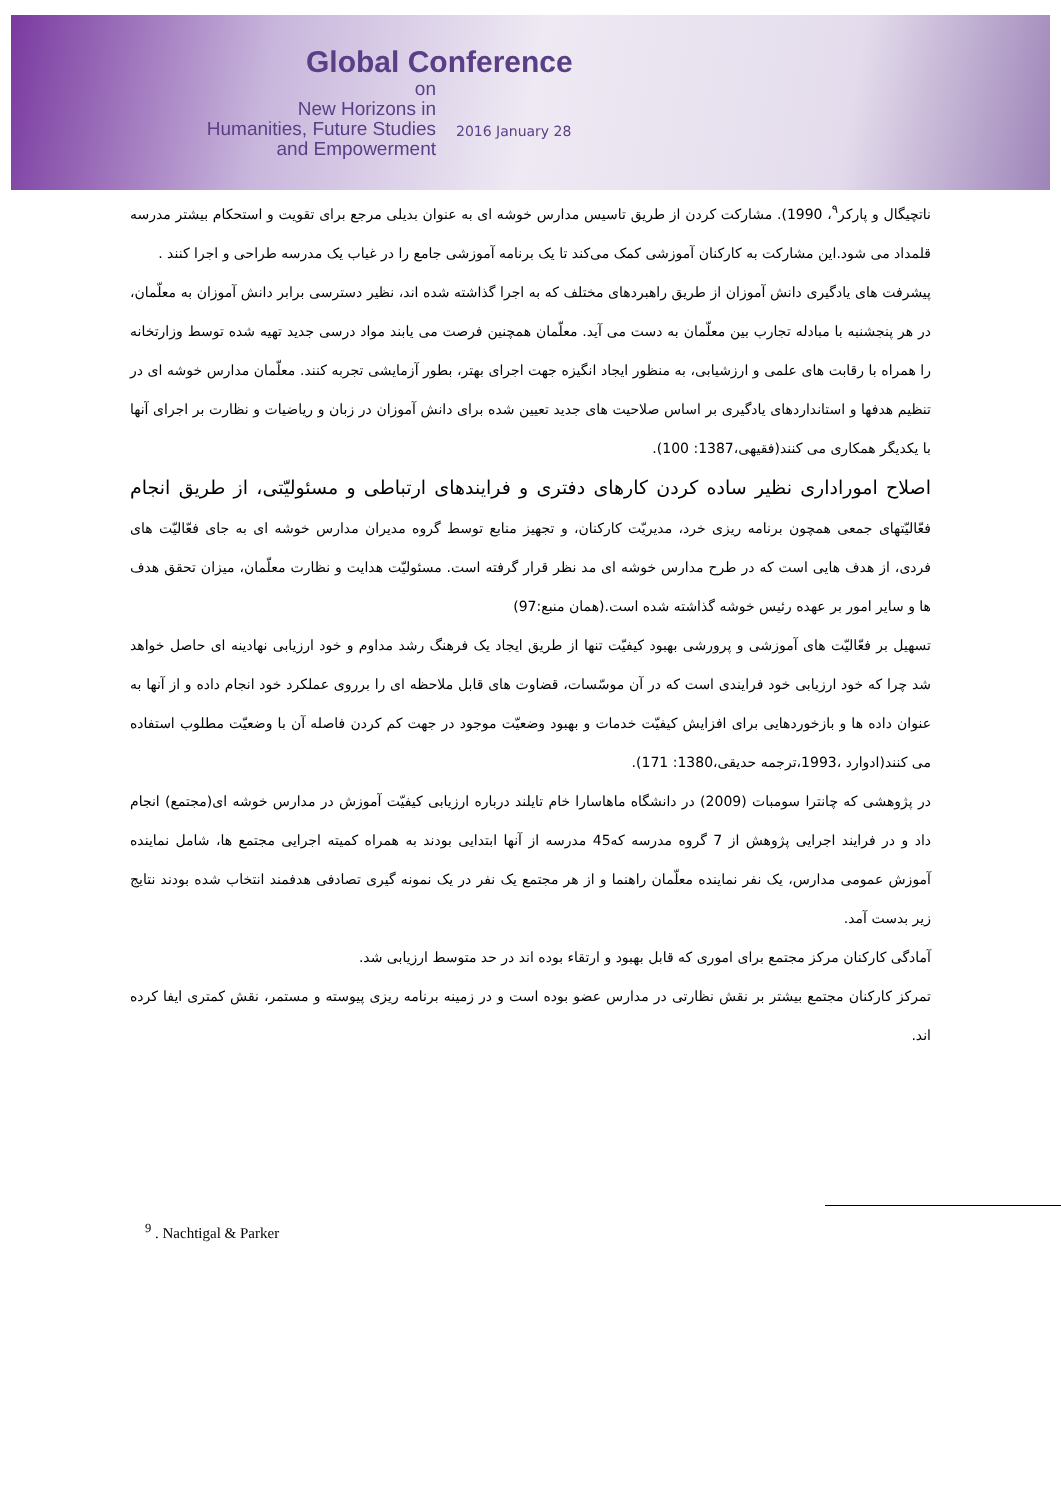Global Conference
on
New Horizons in
Humanities, Future Studies
and Empowerment
2016 January 28
ناتچیگال و پارکر<sup>۹</sup>، 1990). مشارکت کردن از طریق تاسیس مدارس خوشه ای به عنوان بدیلی مرجع برای تقویت و استحکام بیشتر مدرسه قلمداد می شود.این مشارکت به کارکنان آموزشی کمک می‌کند تا یک برنامه آموزشی جامع را در غیاب یک مدرسه طراحی و اجرا کنند .
پیشرفت های یادگیری دانش آموزان از طریق راهبردهای مختلف که به اجرا گذاشته شده اند، نظیر دسترسی برابر دانش آموزان به معلّمان، در هر پنجشنبه با مبادله تجارب بین معلّمان به دست می آید. معلّمان همچنین فرصت می یابند مواد درسی جدید تهیه شده توسط وزارتخانه را همراه با رقابت های علمی و ارزشیابی، به منظور ایجاد انگیزه جهت اجرای بهتر، بطور آزمایشی تجربه کنند. معلّمان مدارس خوشه ای در تنظیم هدفها و استانداردهای یادگیری بر اساس صلاحیت های جدید تعیین شده برای دانش آموزان در زبان و ریاضیات و نظارت بر اجرای آنها با یکدیگر همکاری می کنند(فقیهی،1387: 100).
اصلاح اموراداری نظیر ساده کردن کارهای دفتری و فرایندهای ارتباطی و مسئولیّتی، از طریق انجام فعّالیّتهای جمعی همچون برنامه ریزی خرد، مدیریّت کارکنان، و تجهیز منابع توسط گروه مدیران مدارس خوشه ای به جای فعّالیّت های فردی، از هدف هایی است که در طرح مدارس خوشه ای مد نظر قرار گرفته است. مسئولیّت هدایت و نظارت معلّمان، میزان تحقق هدف ها و سایر امور بر عهده رئیس خوشه گذاشته شده است.(همان منبع:97)
تسهیل بر فعّالیّت های آموزشی و پرورشی بهبود کیفیّت تنها از طریق ایجاد یک فرهنگ رشد مداوم و خود ارزیابی نهادینه ای حاصل خواهد شد چرا که خود ارزیابی خود فرایندی است که در آن موسّسات، قضاوت های قابل ملاحظه ای را برروی عملکرد خود انجام داده و از آنها به عنوان داده ها و بازخوردهایی برای افزایش کیفیّت خدمات و بهبود وضعیّت موجود در جهت کم کردن فاصله آن با وضعیّت مطلوب استفاده می کنند(ادوارد ،1993،ترجمه حدیقی،1380: 171).
در پژوهشی که چانترا سومبات (2009) در دانشگاه ماهاسارا خام تایلند درباره ارزیابی کیفیّت آموزش در مدارس خوشه ای(مجتمع) انجام داد و در فرایند اجرایی پژوهش از 7 گروه مدرسه که45 مدرسه از آنها ابتدایی بودند به همراه کمیته اجرایی مجتمع ها، شامل نماینده آموزش عمومی مدارس، یک نفر نماینده معلّمان راهنما و از هر مجتمع یک نفر در یک نمونه گیری تصادفی هدفمند انتخاب شده بودند نتایج زیر بدست آمد.
آمادگی کارکنان مرکز مجتمع برای اموری که قابل بهبود و ارتقاء بوده اند در حد متوسط ارزیابی شد.
تمرکز کارکنان مجتمع بیشتر بر نقش نظارتی در مدارس عضو بوده است و در زمینه برنامه ریزی پیوسته و مستمر، نقش کمتری ایفا کرده اند.
<sup>9</sup> . Nachtigal & Parker